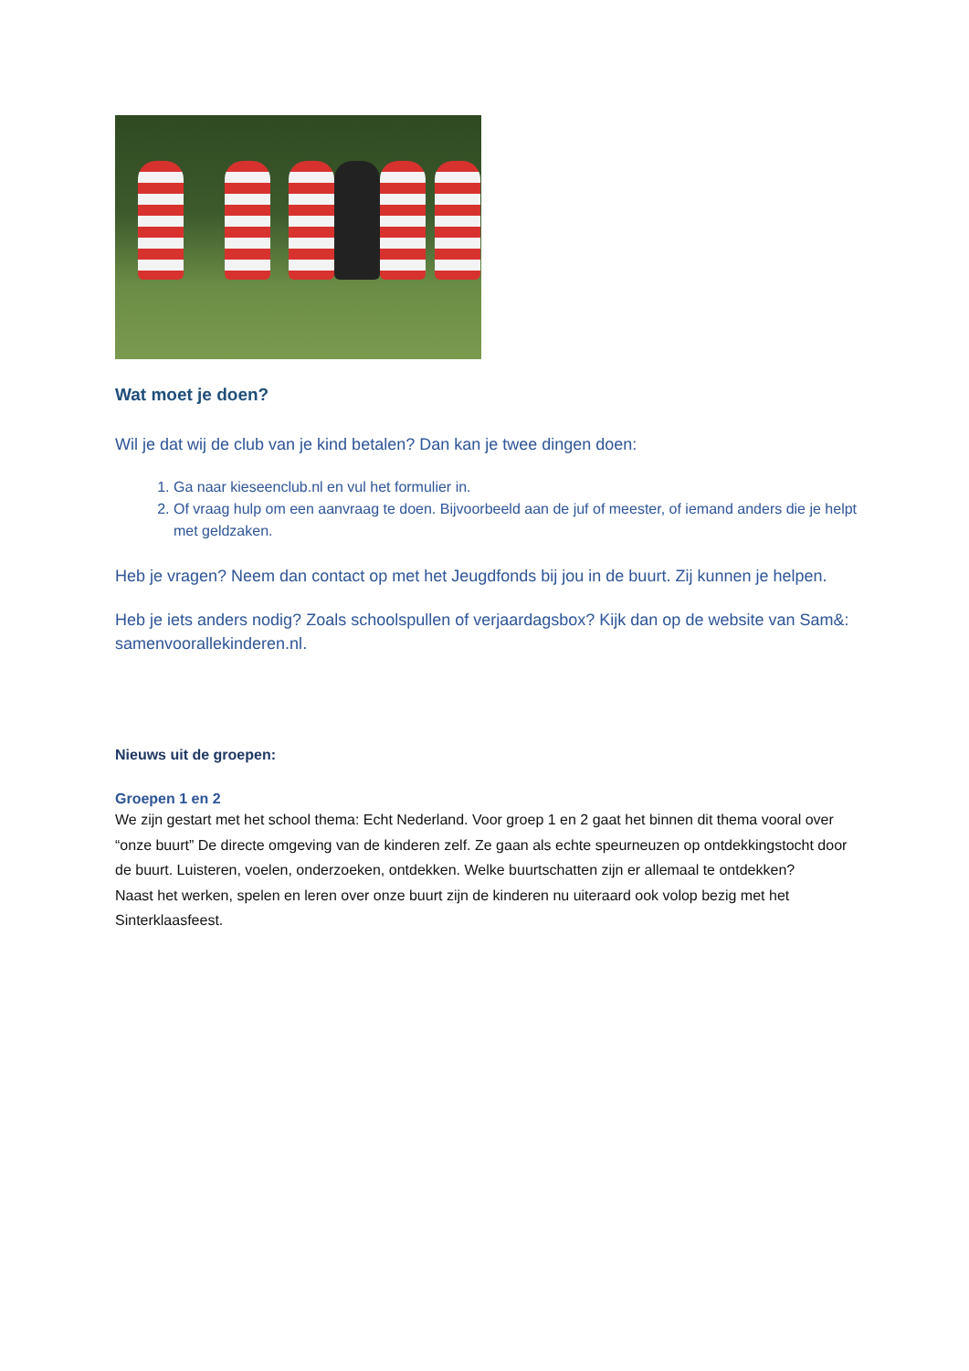Wat moet je doen?
Wil je dat wij de club van je kind betalen? Dan kan je twee dingen doen:
1. Ga naar kieseenclub.nl en vul het formulier in.
2. Of vraag hulp om een aanvraag te doen. Bijvoorbeeld aan de juf of meester, of iemand anders die je helpt met geldzaken.
Heb je vragen? Neem dan contact op met het Jeugdfonds bij jou in de buurt. Zij kunnen je helpen.
Heb je iets anders nodig? Zoals schoolspullen of verjaardagsbox? Kijk dan op de website van Sam&: samenvoorallekinderen.nl.
Nieuws uit de groepen:
Groepen 1 en 2
We zijn gestart met het school thema: Echt Nederland. Voor groep 1 en 2 gaat het binnen dit thema vooral over “onze buurt” De directe omgeving van de kinderen zelf. Ze gaan als echte speurneuzen op ontdekkingstocht door de buurt. Luisteren, voelen, onderzoeken, ontdekken. Welke buurtschatten zijn er allemaal te ontdekken?
Naast het werken, spelen en leren over onze buurt zijn de kinderen nu uiteraard ook volop bezig met het Sinterklaasfeest.